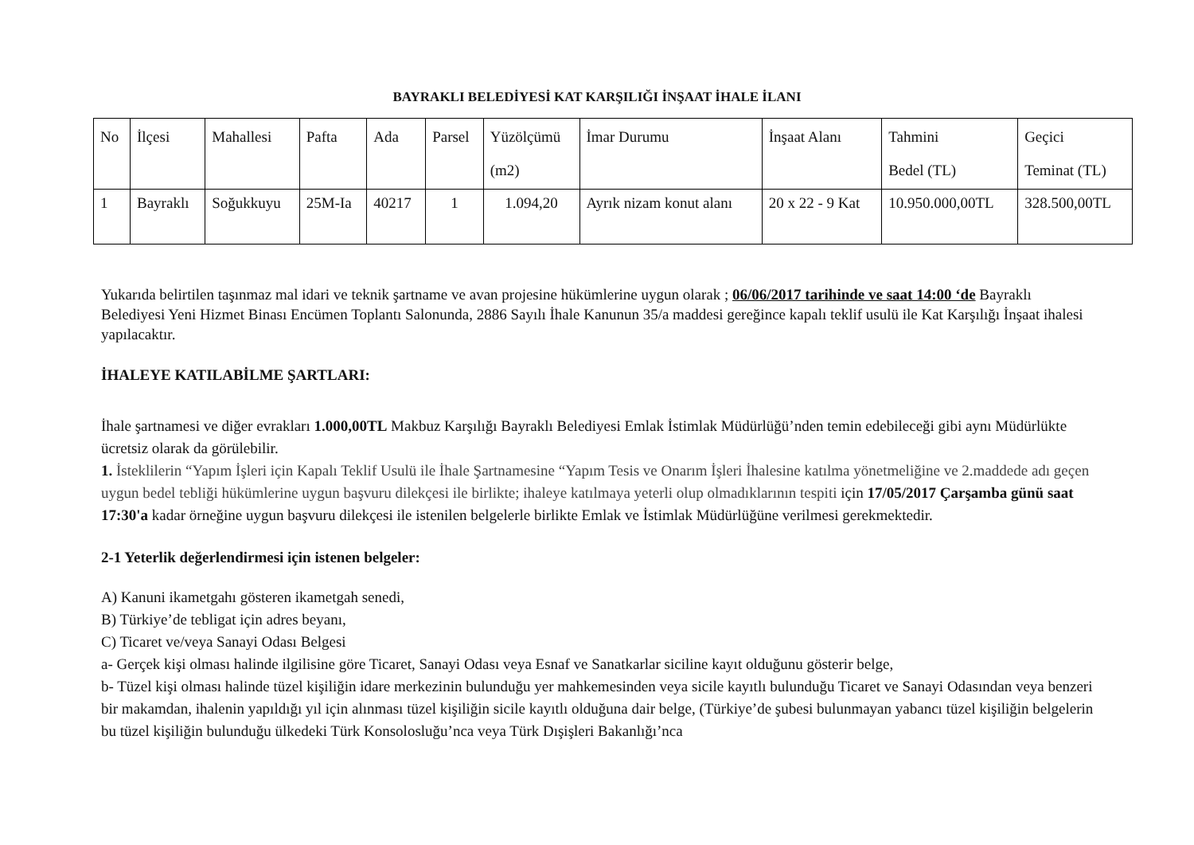BAYRAKLI BELEDİYESİ KAT KARŞILIĞI İNŞAAT İHALE İLANI
| No | İlçesi | Mahallesi | Pafta | Ada | Parsel | Yüzölçümü (m2) | İmar Durumu | İnşaat Alanı | Tahmini Bedel (TL) | Geçici Teminat (TL) |
| 1 | Bayraklı | Soğukkuyu | 25M-Ia | 40217 | 1 | 1.094,20 | Ayrık nizam konut alanı | 20 x 22 - 9 Kat | 10.950.000,00TL | 328.500,00TL |
Yukarıda belirtilen taşınmaz mal idari ve teknik şartname ve avan projesine hükümlerine uygun olarak ; 06/06/2017 tarihinde ve saat 14:00 ‘de Bayraklı Belediyesi Yeni Hizmet Binası Encümen Toplantı Salonunda, 2886 Sayılı İhale Kanunun 35/a maddesi gereğince kapalı teklif usulü ile Kat Karşılığı İnşaat ihalesi yapılacaktır.
İHALEYE KATILABİLME ŞARTLARI:
İhale şartnamesi ve diğer evrakları 1.000,00TL Makbuz Karşılığı Bayraklı Belediyesi Emlak İstimlak Müdürlüğü’nden temin edebileceği gibi aynı Müdürlükte ücretsiz olarak da görülebilir.
1. İsteklilerin “Yapım İşleri için Kapalı Teklif Usulü ile İhale Şartnamesine “Yapım Tesis ve Onarım İşleri İhalesine katılma yönetmeliğine ve 2.maddede adı geçen uygun bedel tebliği hükümlerine uygun başvuru dilekçesi ile birlikte; ihaleye katılmaya yeterli olup olmadıklarının tespiti için 17/05/2017 Çarşamba günü saat 17:30'a kadar örneğine uygun başvuru dilekçesi ile istenilen belgelerle birlikte Emlak ve İstimlak Müdürlüğüne verilmesi gerekmektedir.
2-1 Yeterlik değerlendirmesi için istenen belgeler:
A) Kanuni ikametgahı gösteren ikametgah senedi,
B) Türkiye’de tebligat için adres beyanı,
C) Ticaret ve/veya Sanayi Odası Belgesi
a- Gerçek kişi olması halinde ilgilisine göre Ticaret, Sanayi Odası veya Esnaf ve Sanatkarlar siciline kayıt olduğunu gösterir belge,
b- Tüzel kişi olması halinde tüzel kişiliğin idare merkezinin bulunduğu yer mahkemesinden veya sicile kayıtlı bulunduğu Ticaret ve Sanayi Odasından veya benzeri bir makamdan, ihalenin yapıldığı yıl için alınması tüzel kişiliğin sicile kayıtlı olduğuna dair belge, (Türkiye’de şubesi bulunmayan yabancı tüzel kişiliğin belgelerin bu tüzel kişiliğin bulunduğu ülkedeki Türk Konsolosluğu’nca veya Türk Dışişleri Bakanlığı’nca